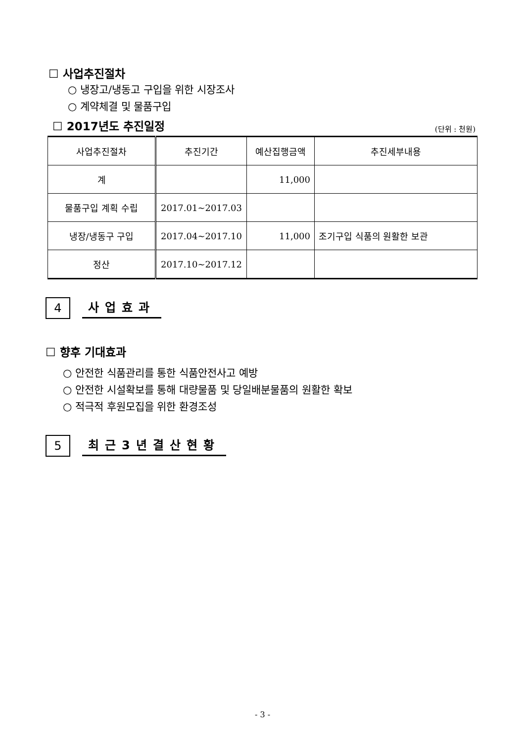☐ 사업추진절차
○ 냉장고/냉동고 구입을 위한 시장조사
○ 계약체결 및 물품구입
☐ 2017년도 추진일정
(단위 : 천원)
| 사업추진절차 | 추진기간 | 예산집행금액 | 추진세부내용 |
| --- | --- | --- | --- |
| 계 | | 11,000 | |
| 물품구입 계획 수립 | 2017.01~2017.03 | | |
| 냉장/냉동구 구입 | 2017.04~2017.10 | 11,000 | 조기구입 식품의 원활한 보관 |
| 정산 | 2017.10~2017.12 | | |
4
사업효과
☐ 향후 기대효과
○ 안전한 식품관리를 통한 식품안전사고 예방
○ 안전한 시설확보를 통해 대량물품 및 당일배분물품의 원활한 확보
○ 적극적 후원모집을 위한 환경조성
5
최근3년결산현황
- 3 -